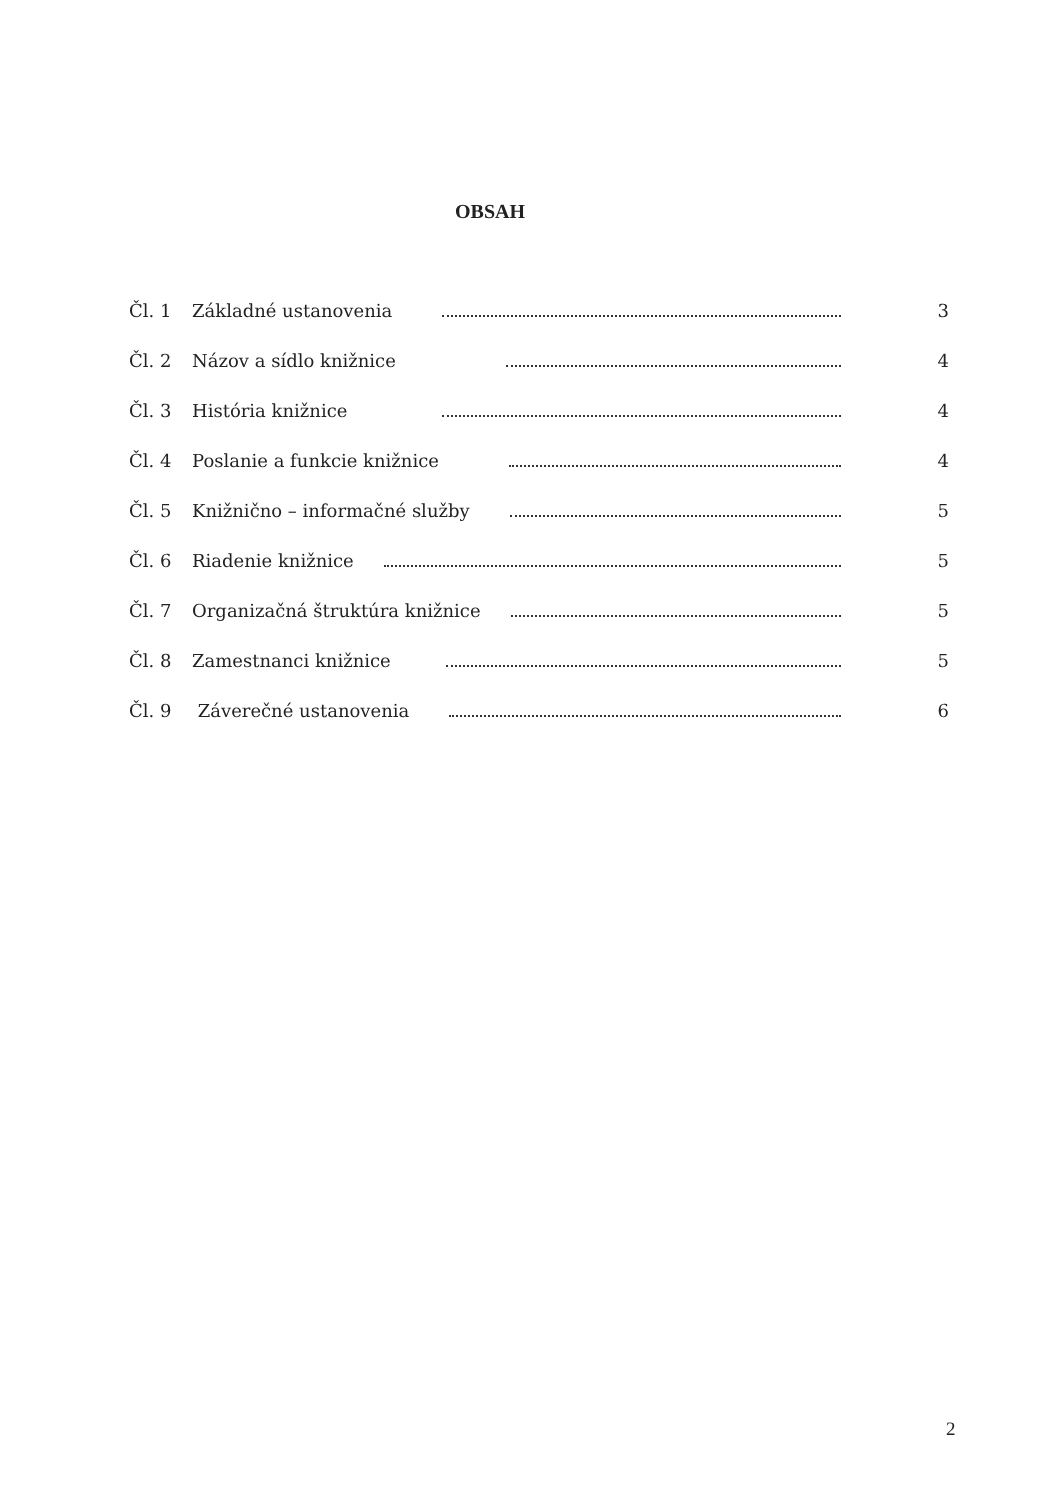OBSAH
Čl. 1 Základné ustanovenia 3
Čl. 2 Názov a sídlo knižnice 4
Čl. 3 História knižnice 4
Čl. 4 Poslanie a funkcie knižnice 4
Čl. 5 Knižnično – informačné služby 5
Čl. 6 Riadenie knižnice 5
Čl. 7 Organizačná štruktúra knižnice 5
Čl. 8 Zamestnanci knižnice 5
Čl. 9 Záverečné ustanovenia 6
2